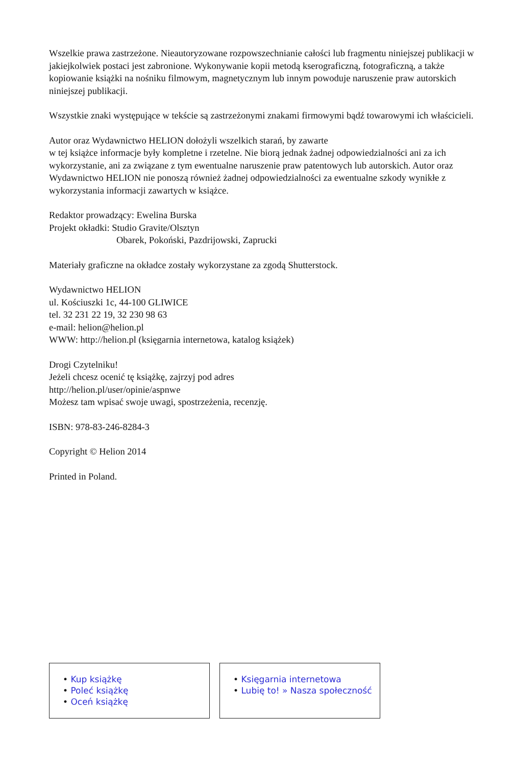Wszelkie prawa zastrzeżone. Nieautoryzowane rozpowszechnianie całości lub fragmentu niniejszej publikacji w jakiejkolwiek postaci jest zabronione. Wykonywanie kopii metodą kserograficzną, fotograficzną, a także kopiowanie książki na nośniku filmowym, magnetycznym lub innym powoduje naruszenie praw autorskich niniejszej publikacji.
Wszystkie znaki występujące w tekście są zastrzeżonymi znakami firmowymi bądź towarowymi ich właścicieli.
Autor oraz Wydawnictwo HELION dołożyli wszelkich starań, by zawarte
w tej książce informacje były kompletne i rzetelne. Nie biorą jednak żadnej odpowiedzialności ani za ich wykorzystanie, ani za związane z tym ewentualne naruszenie praw patentowych lub autorskich. Autor oraz Wydawnictwo HELION nie ponoszą również żadnej odpowiedzialności za ewentualne szkody wynikłe z wykorzystania informacji zawartych w książce.
Redaktor prowadzący: Ewelina Burska
Projekt okładki: Studio Gravite/Olsztyn
Obarek, Pokoński, Pazdrijowski, Zaprucki
Materiały graficzne na okładce zostały wykorzystane za zgodą Shutterstock.
Wydawnictwo HELION
ul. Kościuszki 1c, 44-100 GLIWICE
tel. 32 231 22 19, 32 230 98 63
e-mail: helion@helion.pl
WWW: http://helion.pl (księgarnia internetowa, katalog książek)
Drogi Czytelniku!
Jeżeli chcesz ocenić tę książkę, zajrzyj pod adres
http://helion.pl/user/opinie/aspnwe
Możesz tam wpisać swoje uwagi, spostrzeżenia, recenzję.
ISBN: 978-83-246-8284-3
Copyright © Helion 2014
Printed in Poland.
• Kup książkę
• Poleć książkę
• Oceń książkę
• Księgarnia internetowa
• Lubię to! » Nasza społeczność